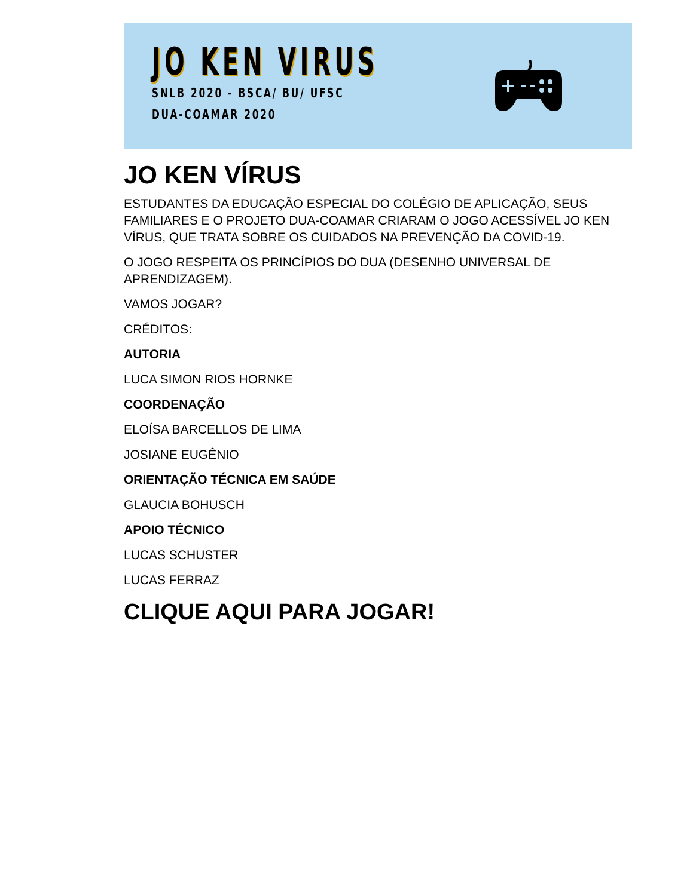JO KEN VIRUS
SNLB 2020 - BSCA/ BU/ UFSC
DUA-COAMAR 2020
JO KEN VÍRUS
ESTUDANTES DA EDUCAÇÃO ESPECIAL DO COLÉGIO DE APLICAÇÃO, SEUS FAMILIARES E O PROJETO DUA-COAMAR CRIARAM O JOGO ACESSÍVEL JO KEN VÍRUS, QUE TRATA SOBRE OS CUIDADOS NA PREVENÇÃO DA COVID-19.
O JOGO RESPEITA OS PRINCÍPIOS DO DUA (DESENHO UNIVERSAL DE APRENDIZAGEM).
VAMOS JOGAR?
CRÉDITOS:
AUTORIA
LUCA SIMON RIOS HORNKE
COORDENAÇÃO
ELOÍSA BARCELLOS DE LIMA
JOSIANE EUGÊNIO
ORIENTAÇÃO TÉCNICA EM SAÚDE
GLAUCIA BOHUSCH
APOIO TÉCNICO
LUCAS SCHUSTER
LUCAS FERRAZ
CLIQUE AQUI PARA JOGAR!